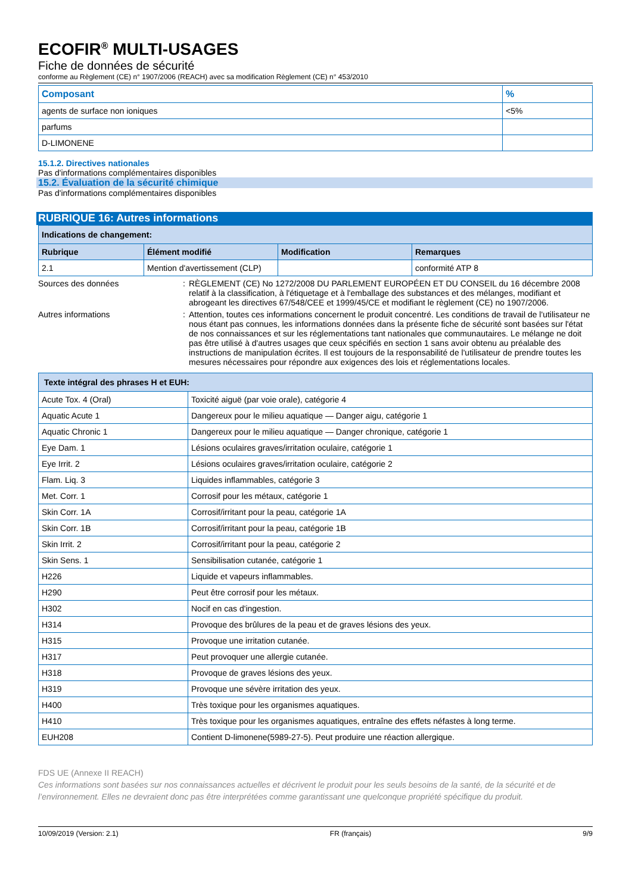ECOFIR<sup>®</sup> MULTI-USAGES
Fiche de données de sécurité
conforme au Règlement (CE) n° 1907/2006 (REACH) avec sa modification Règlement (CE) n° 453/2010
| Composant | % |
| --- | --- |
| agents de surface non ioniques | <5% |
| parfums | |
| D-LIMONENE | |
15.1.2. Directives nationales
Pas d'informations complémentaires disponibles
15.2. Évaluation de la sécurité chimique
Pas d'informations complémentaires disponibles
RUBRIQUE 16: Autres informations
| Indications de changement: | | | |
| --- | --- | --- | --- |
| Rubrique | Élément modifié | Modification | Remarques |
| 2.1 | Mention d'avertissement (CLP) | | conformité ATP 8 |
Sources des données : RÈGLEMENT (CE) No 1272/2008 DU PARLEMENT EUROPÉEN ET DU CONSEIL du 16 décembre 2008 relatif à la classification, à l'étiquetage et à l'emballage des substances et des mélanges, modifiant et abrogeant les directives 67/548/CEE et 1999/45/CE et modifiant le règlement (CE) no 1907/2006.
Autres informations : Attention, toutes ces informations concernent le produit concentré. Les conditions de travail de l'utilisateur ne nous étant pas connues, les informations données dans la présente fiche de sécurité sont basées sur l'état de nos connaissances et sur les réglementations tant nationales que communautaires. Le mélange ne doit pas être utilisé à d'autres usages que ceux spécifiés en section 1 sans avoir obtenu au préalable des instructions de manipulation écrites. Il est toujours de la responsabilité de l'utilisateur de prendre toutes les mesures nécessaires pour répondre aux exigences des lois et réglementations locales.
| Texte intégral des phrases H et EUH: | |
| --- | --- |
| Acute Tox. 4 (Oral) | Toxicité aiguë (par voie orale), catégorie 4 |
| Aquatic Acute 1 | Dangereux pour le milieu aquatique — Danger aigu, catégorie 1 |
| Aquatic Chronic 1 | Dangereux pour le milieu aquatique — Danger chronique, catégorie 1 |
| Eye Dam. 1 | Lésions oculaires graves/irritation oculaire, catégorie 1 |
| Eye Irrit. 2 | Lésions oculaires graves/irritation oculaire, catégorie 2 |
| Flam. Liq. 3 | Liquides inflammables, catégorie 3 |
| Met. Corr. 1 | Corrosif pour les métaux, catégorie 1 |
| Skin Corr. 1A | Corrosif/irritant pour la peau, catégorie 1A |
| Skin Corr. 1B | Corrosif/irritant pour la peau, catégorie 1B |
| Skin Irrit. 2 | Corrosif/irritant pour la peau, catégorie 2 |
| Skin Sens. 1 | Sensibilisation cutanée, catégorie 1 |
| H226 | Liquide et vapeurs inflammables. |
| H290 | Peut être corrosif pour les métaux. |
| H302 | Nocif en cas d'ingestion. |
| H314 | Provoque des brûlures de la peau et de graves lésions des yeux. |
| H315 | Provoque une irritation cutanée. |
| H317 | Peut provoquer une allergie cutanée. |
| H318 | Provoque de graves lésions des yeux. |
| H319 | Provoque une sévère irritation des yeux. |
| H400 | Très toxique pour les organismes aquatiques. |
| H410 | Très toxique pour les organismes aquatiques, entraîne des effets néfastes à long terme. |
| EUH208 | Contient D-limonene(5989-27-5). Peut produire une réaction allergique. |
FDS UE (Annexe II REACH)
Ces informations sont basées sur nos connaissances actuelles et décrivent le produit pour les seuls besoins de la santé, de la sécurité et de l’environnement. Elles ne devraient donc pas être interprétées comme garantissant une quelconque propriété spécifique du produit.
10/09/2019 (Version: 2.1) FR (français) 9/9